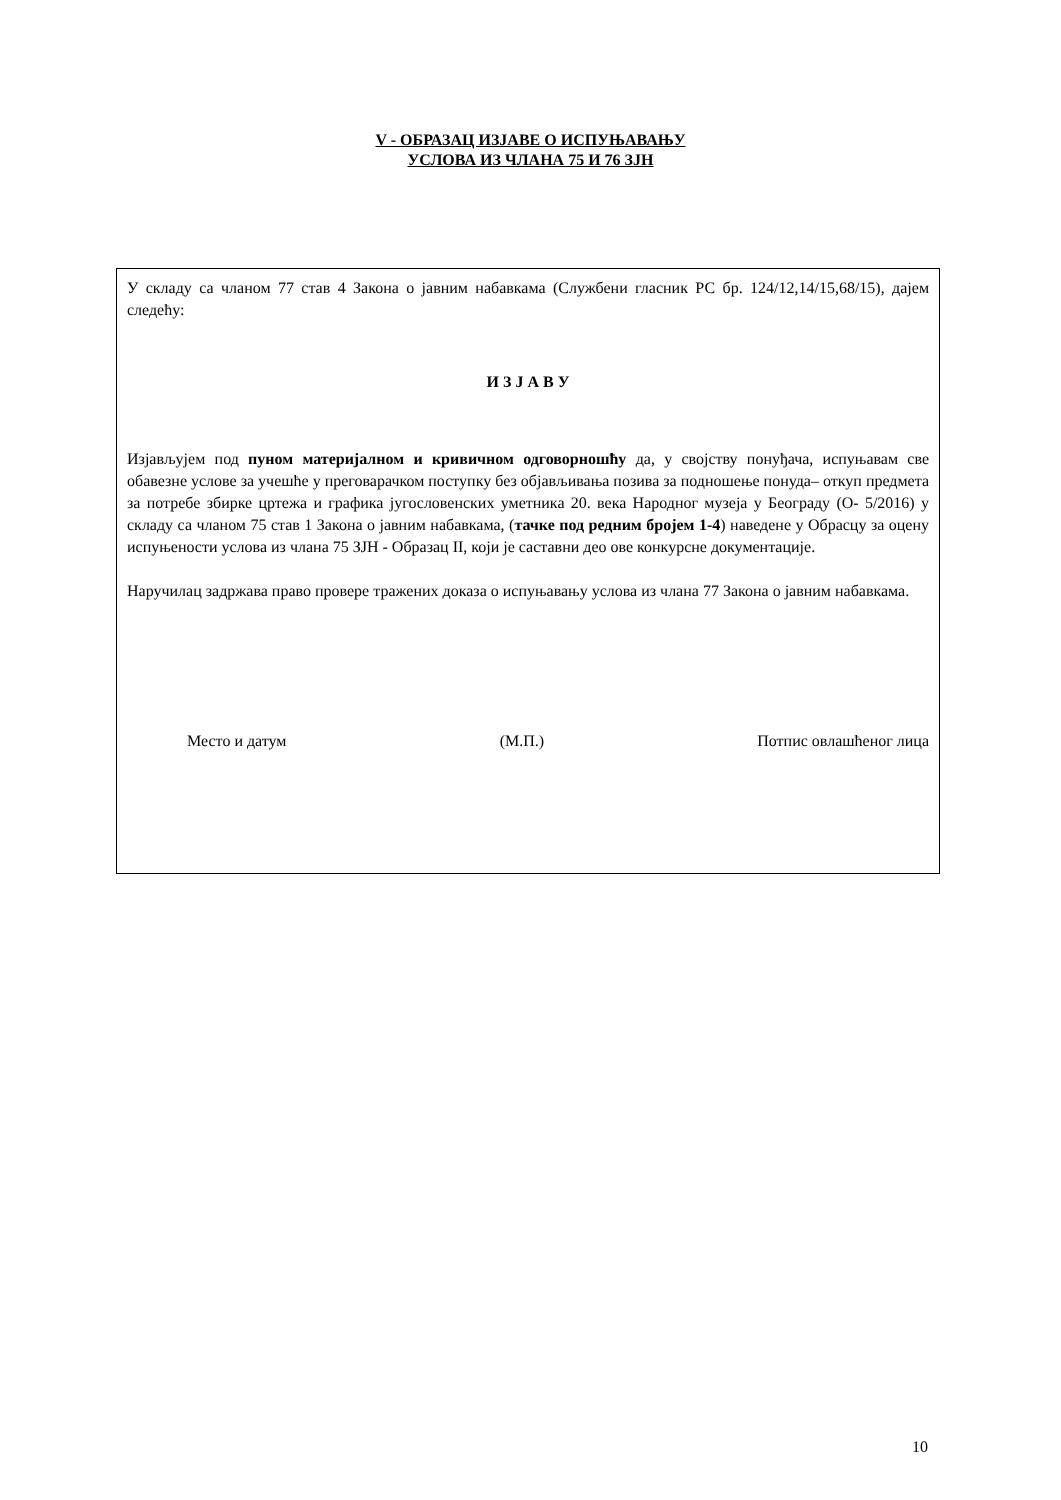V - ОБРАЗАЦ ИЗЈАВЕ О ИСПУЊАВАЊУ
УСЛОВА ИЗ ЧЛАНА 75 И 76 ЗЈН
У складу са чланом 77 став 4 Закона о јавним набавкама (Службени гласник РС бр. 124/12,14/15,68/15), дајем следећу:
И З Ј А В У
Изјављујем под пуном материјалном и кривичном одговорношћу да, у својству понуђача, испуњавам све обавезне услове за учешће у преговарачком поступку без објављивања позива за подношење понуда– откуп предмета за потребе збирке цртежа и графика југословенских уметника 20. века Народног музеја у Београду (О- 5/2016) у складу са чланом 75 став 1 Закона о јавним набавкама, (тачке под редним бројем 1-4) наведене у Обрасцу за оцену испуњености услова из члана 75 ЗЈН - Образац II, који је саставни део ове конкурсне документације.
Наручилац задржава право провере тражених доказа о испуњавању услова из члана 77 Закона о јавним набавкама.
Место и датум (М.П.) Потпис овлашћеног лица
10